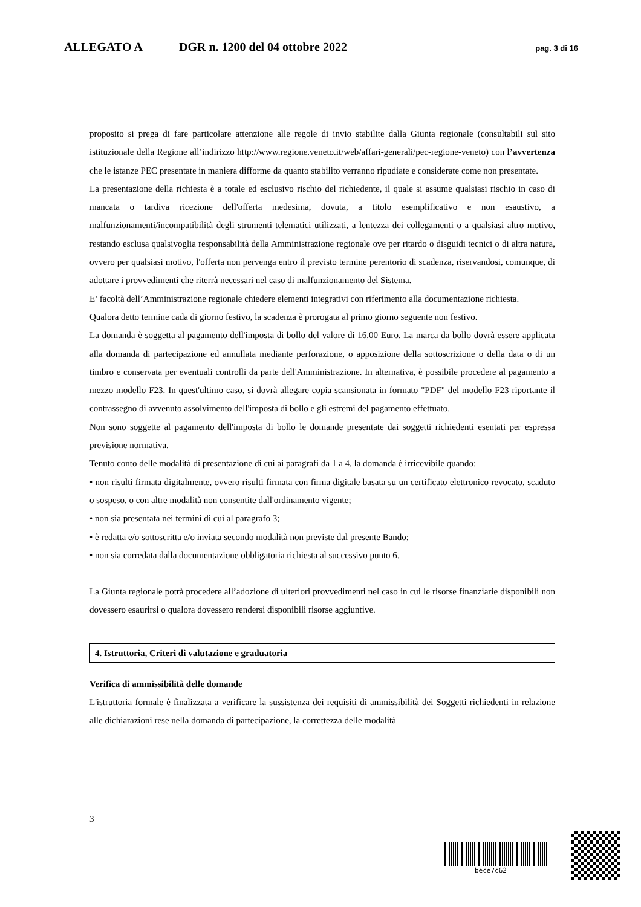ALLEGATO A DGR n. 1200 del 04 ottobre 2022 pag. 3 di 16
proposito si prega di fare particolare attenzione alle regole di invio stabilite dalla Giunta regionale (consultabili sul sito istituzionale della Regione all’indirizzo http://www.regione.veneto.it/web/affari-generali/pec-regione-veneto) con l’avvertenza che le istanze PEC presentate in maniera difforme da quanto stabilito verranno ripudiate e considerate come non presentate.
La presentazione della richiesta è a totale ed esclusivo rischio del richiedente, il quale si assume qualsiasi rischio in caso di mancata o tardiva ricezione dell'offerta medesima, dovuta, a titolo esemplificativo e non esaustivo, a malfunzionamenti/incompatibilità degli strumenti telematici utilizzati, a lentezza dei collegamenti o a qualsiasi altro motivo, restando esclusa qualsivoglia responsabilità della Amministrazione regionale ove per ritardo o disguidi tecnici o di altra natura, ovvero per qualsiasi motivo, l'offerta non pervenga entro il previsto termine perentorio di scadenza, riservandosi, comunque, di adottare i provvedimenti che riterrà necessari nel caso di malfunzionamento del Sistema.
E’ facoltà dell’Amministrazione regionale chiedere elementi integrativi con riferimento alla documentazione richiesta.
Qualora detto termine cada di giorno festivo, la scadenza è prorogata al primo giorno seguente non festivo.
La domanda è soggetta al pagamento dell'imposta di bollo del valore di 16,00 Euro. La marca da bollo dovrà essere applicata alla domanda di partecipazione ed annullata mediante perforazione, o apposizione della sottoscrizione o della data o di un timbro e conservata per eventuali controlli da parte dell'Amministrazione. In alternativa, è possibile procedere al pagamento a mezzo modello F23. In quest'ultimo caso, si dovrà allegare copia scansionata in formato "PDF" del modello F23 riportante il contrassegno di avvenuto assolvimento dell'imposta di bollo e gli estremi del pagamento effettuato.
Non sono soggette al pagamento dell'imposta di bollo le domande presentate dai soggetti richiedenti esentati per espressa previsione normativa.
Tenuto conto delle modalità di presentazione di cui ai paragrafi da 1 a 4, la domanda è irricevibile quando:
• non risulti firmata digitalmente, ovvero risulti firmata con firma digitale basata su un certificato elettronico revocato, scaduto o sospeso, o con altre modalità non consentite dall'ordinamento vigente;
• non sia presentata nei termini di cui al paragrafo 3;
• è redatta e/o sottoscritta e/o inviata secondo modalità non previste dal presente Bando;
• non sia corredata dalla documentazione obbligatoria richiesta al successivo punto 6.
La Giunta regionale potrà procedere all’adozione di ulteriori provvedimenti nel caso in cui le risorse finanziarie disponibili non dovessero esaurirsi o qualora dovessero rendersi disponibili risorse aggiuntive.
4. Istruttoria, Criteri di valutazione e graduatoria
Verifica di ammissibilità delle domande
L'istruttoria formale è finalizzata a verificare la sussistenza dei requisiti di ammissibilità dei Soggetti richiedenti in relazione alle dichiarazioni rese nella domanda di partecipazione, la correttezza delle modalità
3
bece7c62